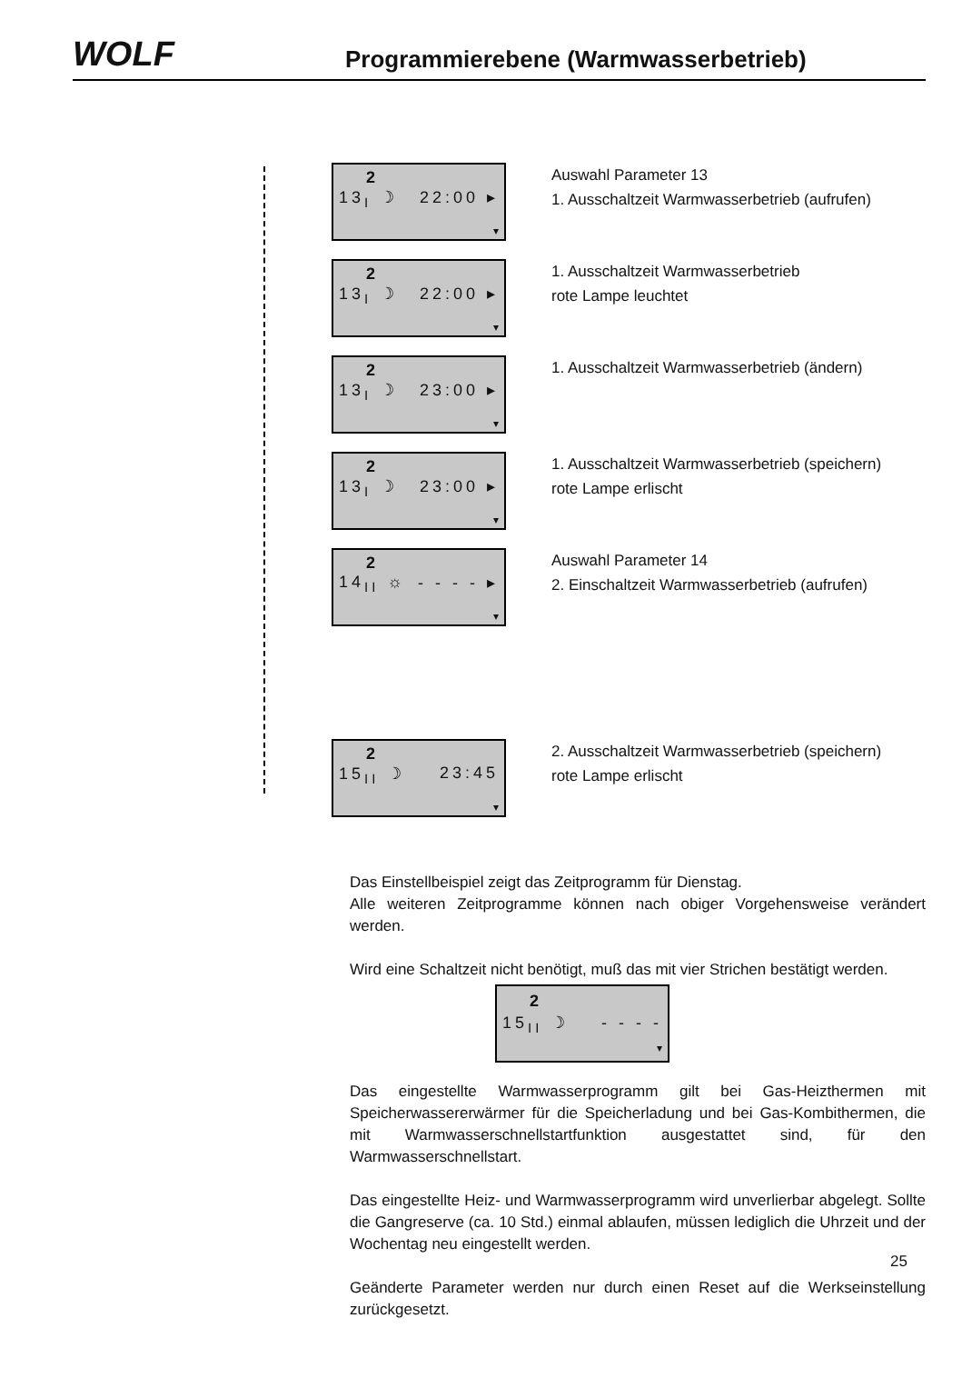WOLF
Programmierebene (Warmwasserbetrieb)
2
13<sub>I</sub> ☽ 22:00 ▸
▾
Auswahl Parameter 13
1. Ausschaltzeit Warmwasserbetrieb (aufrufen)
2
13<sub>I</sub> ☽ 22:00 ▸
▾
1. Ausschaltzeit Warmwasserbetrieb
rote Lampe leuchtet
2
13<sub>I</sub> ☽ 23:00 ▸
▾
1. Ausschaltzeit Warmwasserbetrieb (ändern)
2
13<sub>I</sub> ☽ 23:00 ▸
▾
1. Ausschaltzeit Warmwasserbetrieb (speichern)
rote Lampe erlischt
2
14<sub>II</sub> ☼ - - - - ▸
▾
Auswahl Parameter 14
2. Einschaltzeit Warmwasserbetrieb (aufrufen)
2
15<sub>II</sub> ☽ 23:45
▾
2. Ausschaltzeit Warmwasserbetrieb (speichern)
rote Lampe erlischt
Das Einstellbeispiel zeigt das Zeitprogramm für Dienstag.
Alle weiteren Zeitprogramme können nach obiger Vorgehensweise verändert werden.
Wird eine Schaltzeit nicht benötigt, muß das mit vier Strichen bestätigt werden.
2
15<sub>II</sub> ☽ - - - -
▾
Das eingestellte Warmwasserprogramm gilt bei Gas-Heizthermen mit Speicherwassererwärmer für die Speicherladung und bei Gas-Kombithermen, die mit Warmwasserschnellstartfunktion ausgestattet sind, für den Warmwasserschnellstart.
Das eingestellte Heiz- und Warmwasserprogramm wird unverlierbar abgelegt. Sollte die Gangreserve (ca. 10 Std.) einmal ablaufen, müssen lediglich die Uhrzeit und der Wochentag neu eingestellt werden.
Geänderte Parameter werden nur durch einen Reset auf die Werkseinstellung zurückgesetzt.
25